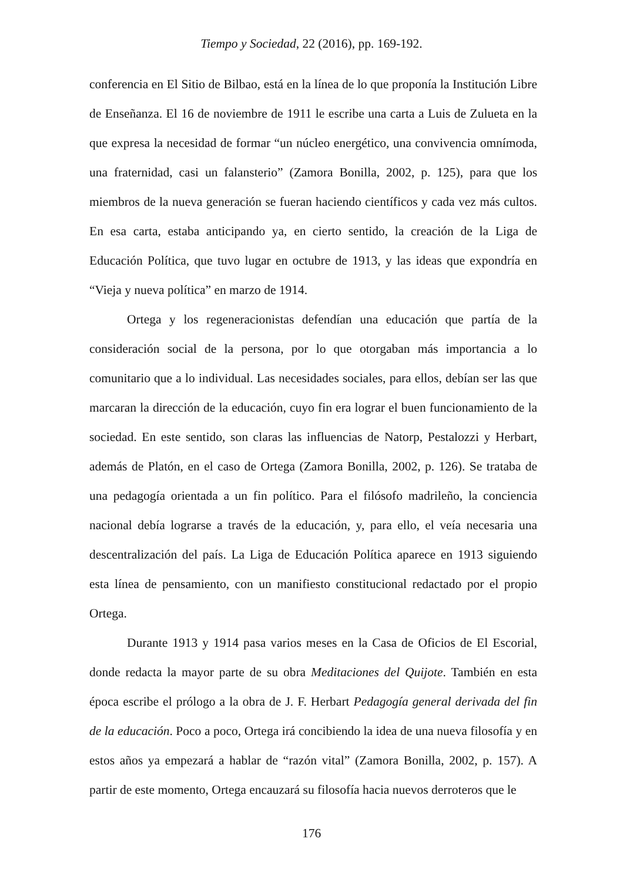Tiempo y Sociedad, 22 (2016), pp. 169-192.
conferencia en El Sitio de Bilbao, está en la línea de lo que proponía la Institución Libre de Enseñanza. El 16 de noviembre de 1911 le escribe una carta a Luis de Zulueta en la que expresa la necesidad de formar “un núcleo energético, una convivencia omnímoda, una fraternidad, casi un falansterio” (Zamora Bonilla, 2002, p. 125), para que los miembros de la nueva generación se fueran haciendo científicos y cada vez más cultos. En esa carta, estaba anticipando ya, en cierto sentido, la creación de la Liga de Educación Política, que tuvo lugar en octubre de 1913, y las ideas que expondría en “Vieja y nueva política” en marzo de 1914.
Ortega y los regeneracionistas defendían una educación que partía de la consideración social de la persona, por lo que otorgaban más importancia a lo comunitario que a lo individual. Las necesidades sociales, para ellos, debían ser las que marcaran la dirección de la educación, cuyo fin era lograr el buen funcionamiento de la sociedad. En este sentido, son claras las influencias de Natorp, Pestalozzi y Herbart, además de Platón, en el caso de Ortega (Zamora Bonilla, 2002, p. 126). Se trataba de una pedagogía orientada a un fin político. Para el filósofo madrileño, la conciencia nacional debía lograrse a través de la educación, y, para ello, el veía necesaria una descentralización del país. La Liga de Educación Política aparece en 1913 siguiendo esta línea de pensamiento, con un manifiesto constitucional redactado por el propio Ortega.
Durante 1913 y 1914 pasa varios meses en la Casa de Oficios de El Escorial, donde redacta la mayor parte de su obra Meditaciones del Quijote. También en esta época escribe el prólogo a la obra de J. F. Herbart Pedagogía general derivada del fin de la educación. Poco a poco, Ortega irá concibiendo la idea de una nueva filosofía y en estos años ya empezará a hablar de “razón vital” (Zamora Bonilla, 2002, p. 157). A partir de este momento, Ortega encauzará su filosofía hacia nuevos derroteros que le
176